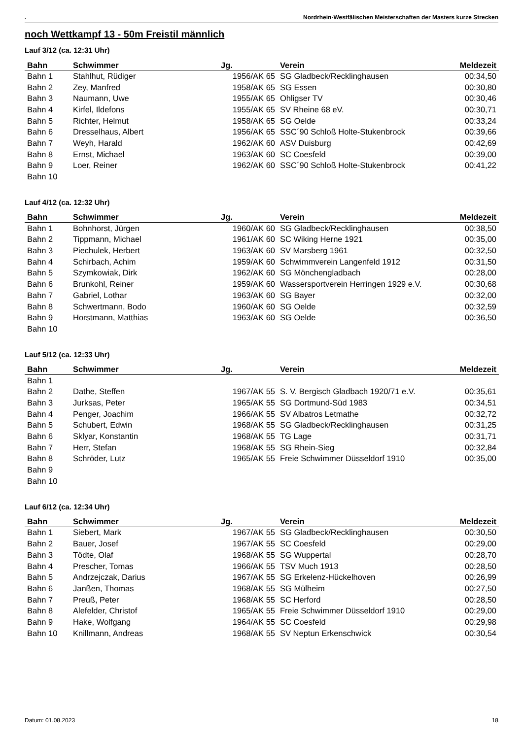. Nordrhein-Westfälischen Meisterschaften der Masters kurze Strecken
noch Wettkampf 13 - 50m Freistil männlich
Lauf 3/12 (ca. 12:31 Uhr)
| Bahn | Schwimmer | Jg. | Verein | Meldezeit |
| --- | --- | --- | --- | --- |
| Bahn 1 | Stahlhut, Rüdiger | 1956/AK 65 | SG Gladbeck/Recklinghausen | 00:34,50 |
| Bahn 2 | Zey, Manfred | 1958/AK 65 | SG Essen | 00:30,80 |
| Bahn 3 | Naumann, Uwe | 1955/AK 65 | Ohligser TV | 00:30,46 |
| Bahn 4 | Kirfel, Ildefons | 1955/AK 65 | SV Rheine 68 eV. | 00:30,71 |
| Bahn 5 | Richter, Helmut | 1958/AK 65 | SG Oelde | 00:33,24 |
| Bahn 6 | Dresselhaus, Albert | 1956/AK 65 | SSC´90 Schloß Holte-Stukenbrock | 00:39,66 |
| Bahn 7 | Weyh, Harald | 1962/AK 60 | ASV Duisburg | 00:42,69 |
| Bahn 8 | Ernst, Michael | 1963/AK 60 | SC Coesfeld | 00:39,00 |
| Bahn 9 | Loer, Reiner | 1962/AK 60 | SSC´90 Schloß Holte-Stukenbrock | 00:41,22 |
| Bahn 10 | | | | |
Lauf 4/12 (ca. 12:32 Uhr)
| Bahn | Schwimmer | Jg. | Verein | Meldezeit |
| --- | --- | --- | --- | --- |
| Bahn 1 | Bohnhorst, Jürgen | 1960/AK 60 | SG Gladbeck/Recklinghausen | 00:38,50 |
| Bahn 2 | Tippmann, Michael | 1961/AK 60 | SC Wiking Herne 1921 | 00:35,00 |
| Bahn 3 | Piechulek, Herbert | 1963/AK 60 | SV Marsberg 1961 | 00:32,50 |
| Bahn 4 | Schirbach, Achim | 1959/AK 60 | Schwimmverein Langenfeld 1912 | 00:31,50 |
| Bahn 5 | Szymkowiak, Dirk | 1962/AK 60 | SG Mönchengladbach | 00:28,00 |
| Bahn 6 | Brunkohl, Reiner | 1959/AK 60 | Wassersportverein Herringen 1929 e.V. | 00:30,68 |
| Bahn 7 | Gabriel, Lothar | 1963/AK 60 | SG Bayer | 00:32,00 |
| Bahn 8 | Schwertmann, Bodo | 1960/AK 60 | SG Oelde | 00:32,59 |
| Bahn 9 | Horstmann, Matthias | 1963/AK 60 | SG Oelde | 00:36,50 |
| Bahn 10 | | | | |
Lauf 5/12 (ca. 12:33 Uhr)
| Bahn | Schwimmer | Jg. | Verein | Meldezeit |
| --- | --- | --- | --- | --- |
| Bahn 1 | | | | |
| Bahn 2 | Dathe, Steffen | 1967/AK 55 | S. V. Bergisch Gladbach 1920/71 e.V. | 00:35,61 |
| Bahn 3 | Jurksas, Peter | 1965/AK 55 | SG Dortmund-Süd 1983 | 00:34,51 |
| Bahn 4 | Penger, Joachim | 1966/AK 55 | SV Albatros Letmathe | 00:32,72 |
| Bahn 5 | Schubert, Edwin | 1968/AK 55 | SG Gladbeck/Recklinghausen | 00:31,25 |
| Bahn 6 | Sklyar, Konstantin | 1968/AK 55 | TG Lage | 00:31,71 |
| Bahn 7 | Herr, Stefan | 1968/AK 55 | SG Rhein-Sieg | 00:32,84 |
| Bahn 8 | Schröder, Lutz | 1965/AK 55 | Freie Schwimmer Düsseldorf 1910 | 00:35,00 |
| Bahn 9 | | | | |
| Bahn 10 | | | | |
Lauf 6/12 (ca. 12:34 Uhr)
| Bahn | Schwimmer | Jg. | Verein | Meldezeit |
| --- | --- | --- | --- | --- |
| Bahn 1 | Siebert, Mark | 1967/AK 55 | SG Gladbeck/Recklinghausen | 00:30,50 |
| Bahn 2 | Bauer, Josef | 1967/AK 55 | SC Coesfeld | 00:29,00 |
| Bahn 3 | Tödte, Olaf | 1968/AK 55 | SG Wuppertal | 00:28,70 |
| Bahn 4 | Prescher, Tomas | 1966/AK 55 | TSV Much 1913 | 00:28,50 |
| Bahn 5 | Andrzejczak, Darius | 1967/AK 55 | SG Erkelenz-Hückelhoven | 00:26,99 |
| Bahn 6 | Janßen, Thomas | 1968/AK 55 | SG Mülheim | 00:27,50 |
| Bahn 7 | Preuß, Peter | 1968/AK 55 | SC Herford | 00:28,50 |
| Bahn 8 | Alefelder, Christof | 1965/AK 55 | Freie Schwimmer Düsseldorf 1910 | 00:29,00 |
| Bahn 9 | Hake, Wolfgang | 1964/AK 55 | SC Coesfeld | 00:29,98 |
| Bahn 10 | Knillmann, Andreas | 1968/AK 55 | SV Neptun Erkenschwick | 00:30,54 |
Datum: 01.08.2023 18